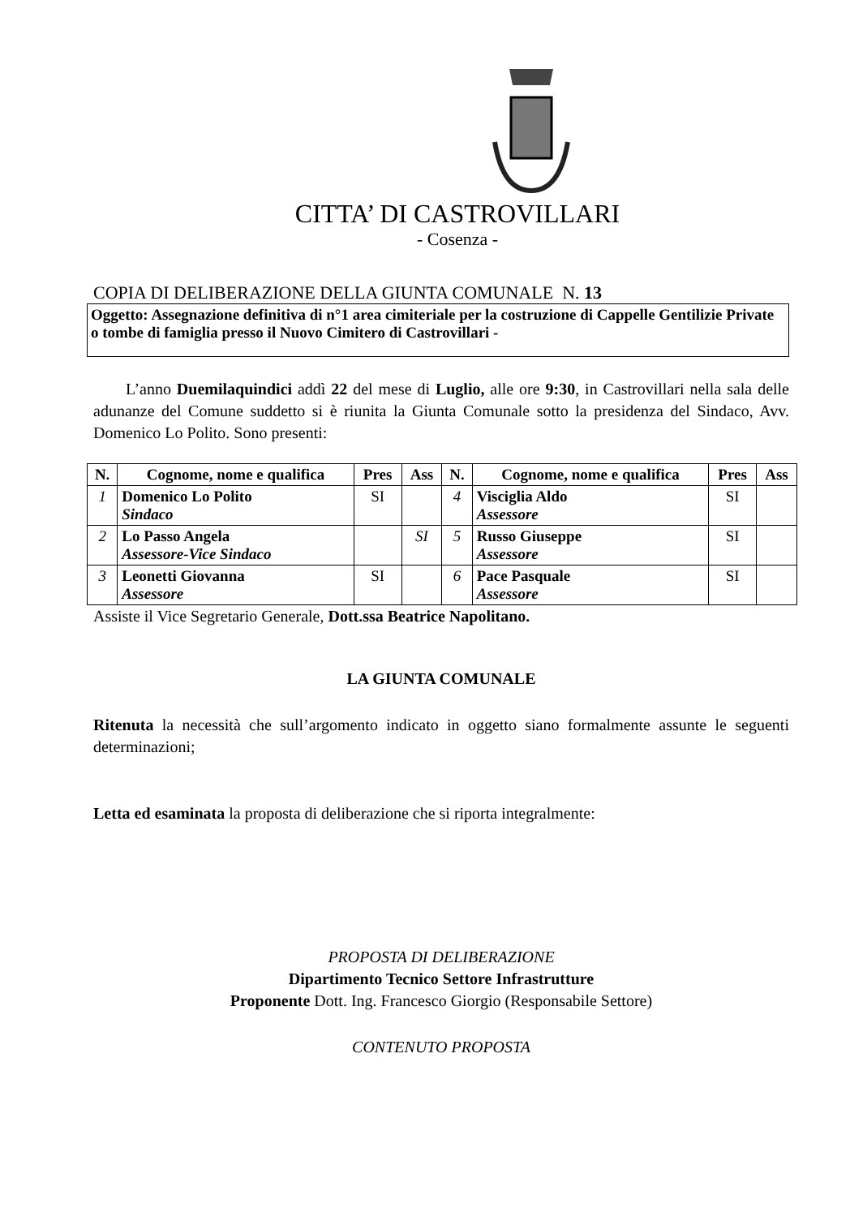CITTA’ DI CASTROVILLARI
- Cosenza -
COPIA DI DELIBERAZIONE DELLA GIUNTA COMUNALE N. 13
Oggetto: Assegnazione definitiva di n°1 area cimiteriale per la costruzione di Cappelle Gentilizie Private o tombe di famiglia presso il Nuovo Cimitero di Castrovillari -
L’anno Duemilaquindici addì 22 del mese di Luglio, alle ore 9:30, in Castrovillari nella sala delle adunanze del Comune suddetto si è riunita la Giunta Comunale sotto la presidenza del Sindaco, Avv. Domenico Lo Polito. Sono presenti:
| N. | Cognome, nome e qualifica | Pres | Ass | N. | Cognome, nome e qualifica | Pres | Ass |
| --- | --- | --- | --- | --- | --- | --- | --- |
| 1 | Domenico Lo Polito Sindaco | SI | | 4 | Visciglia Aldo Assessore | SI | |
| 2 | Lo Passo Angela Assessore-Vice Sindaco | | SI | 5 | Russo Giuseppe Assessore | SI | |
| 3 | Leonetti Giovanna Assessore | SI | | 6 | Pace Pasquale Assessore | SI | |
Assiste il Vice Segretario Generale, Dott.ssa Beatrice Napolitano.
LA GIUNTA COMUNALE
Ritenuta la necessità che sull’argomento indicato in oggetto siano formalmente assunte le seguenti determinazioni;
Letta ed esaminata la proposta di deliberazione che si riporta integralmente:
PROPOSTA DI DELIBERAZIONE
Dipartimento Tecnico Settore Infrastrutture
Proponente Dott. Ing. Francesco Giorgio (Responsabile Settore)
CONTENUTO PROPOSTA